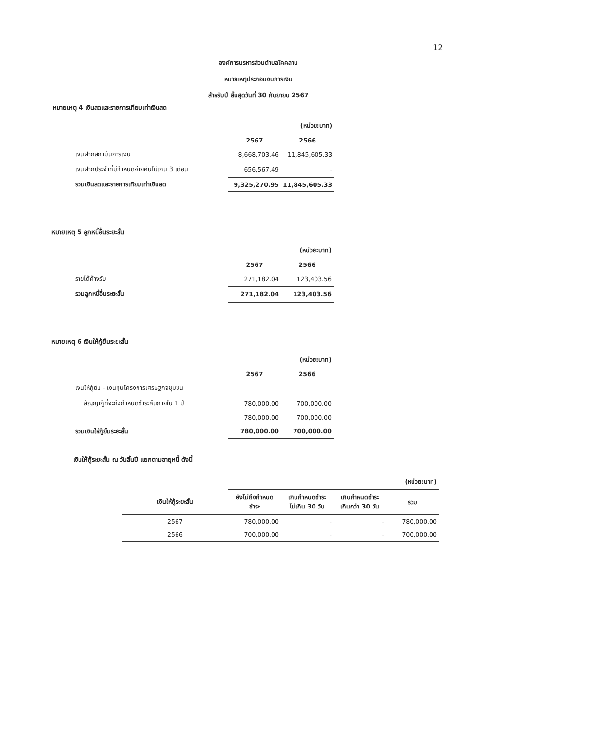12
องค์การบริหารส่วนตำบลโคคลาน
หมายเหตุประกอบงบการเงิน
สำหรับปี สิ้นสุดวันที่ 30 กันยายน 2567
หมายเหตุ 4 เงินสดและรายการเทียบเท่าเงินสด
| | | (หน่วย:บาท) |
| | 2567 | 2566 |
| เงินฝากสถาบันการเงิน | 8,668,703.46 | 11,845,605.33 |
| เงินฝากประจำที่มีกำหนดจ่ายคืนไม่เกิน 3 เดือน | 656,567.49 | - |
| รวมเงินสดและรายการเทียบเท่าเงินสด | 9,325,270.95 | 11,845,605.33 |
หมายเหตุ 5 ลูกหนี้อื่นระยะสั้น
| | | (หน่วย:บาท) |
| | 2567 | 2566 |
| รายได้ค้างรับ | 271,182.04 | 123,403.56 |
| รวมลูกหนี้อื่นระยะสั้น | 271,182.04 | 123,403.56 |
หมายเหตุ 6 เงินให้กู้ยืมระยะสั้น
| | | (หน่วย:บาท) |
| | 2567 | 2566 |
| เงินให้กู้ยืม - เงินทุนโครงการเศรษฐกิจชุมชน | | |
| สัญญากู้ที่จะถึงกำหนดชำระคืนภายใน 1 ปี | 780,000.00 | 700,000.00 |
| | 780,000.00 | 700,000.00 |
| รวมเงินให้กู้ยืมระยะสั้น | 780,000.00 | 700,000.00 |
เงินให้กู้ระยะสั้น ณ วันสิ้นปี แยกตามอายุหนี้ ดังนี้
| | | | | (หน่วย:บาท) |
| เงินให้กู้ระยะสั้น | ยังไม่ถึงกำหนด ชำระ | เกินกำหนดชำระ ไม่เกิน 30 วัน | เกินกำหนดชำระ เกินกว่า 30 วัน | รวม |
| 2567 | 780,000.00 | - | - | 780,000.00 |
| 2566 | 700,000.00 | - | - | 700,000.00 |